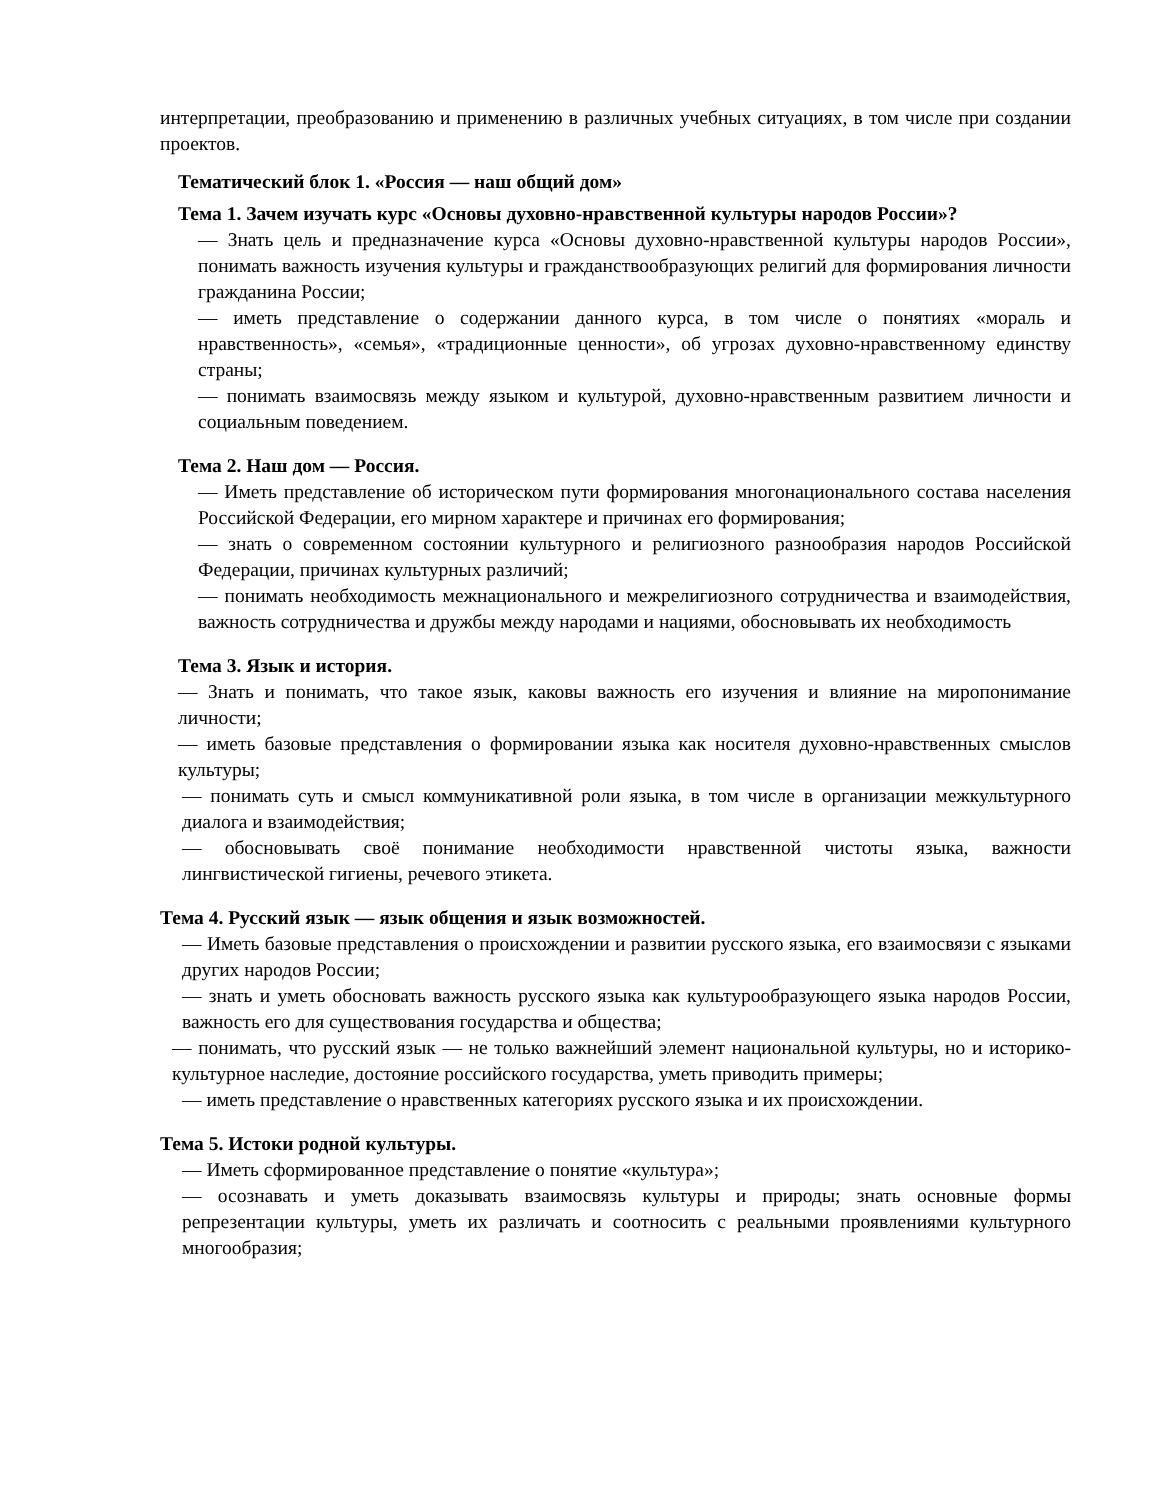интерпретации, преобразованию и применению в различных учебных ситуациях, в том числе при создании проектов.
Тематический блок 1. «Россия — наш общий дом»
Тема 1. Зачем изучать курс «Основы духовно-нравственной культуры народов России»?
— Знать цель и предназначение курса «Основы духовно-нравственной культуры народов России», понимать важность изучения культуры и гражданствообразующих религий для формирования личности гражданина России;
— иметь представление о содержании данного курса, в том числе о понятиях «мораль и нравственность», «семья», «традиционные ценности», об угрозах духовно-нравственному единству страны;
— понимать взаимосвязь между языком и культурой, духовно-нравственным развитием личности и социальным поведением.
Тема 2. Наш дом — Россия.
— Иметь представление об историческом пути формирования многонационального состава населения Российской Федерации, его мирном характере и причинах его формирования;
— знать о современном состоянии культурного и религиозного разнообразия народов Российской Федерации, причинах культурных различий;
— понимать необходимость межнационального и межрелигиозного сотрудничества и взаимодействия, важность сотрудничества и дружбы между народами и нациями, обосновывать их необходимость
Тема 3. Язык и история.
— Знать и понимать, что такое язык, каковы важность его изучения и влияние на миропонимание личности;
— иметь базовые представления о формировании языка как носителя духовно-нравственных смыслов культуры;
— понимать суть и смысл коммуникативной роли языка, в том числе в организации межкультурного диалога и взаимодействия;
— обосновывать своё понимание необходимости нравственной чистоты языка, важности лингвистической гигиены, речевого этикета.
Тема 4. Русский язык — язык общения и язык возможностей.
— Иметь базовые представления о происхождении и развитии русского языка, его взаимосвязи с языками других народов России;
— знать и уметь обосновать важность русского языка как культурообразующего языка народов России, важность его для существования государства и общества;
— понимать, что русский язык — не только важнейший элемент национальной культуры, но и историко-культурное наследие, достояние российского государства, уметь приводить примеры;
— иметь представление о нравственных категориях русского языка и их происхождении.
Тема 5. Истоки родной культуры.
— Иметь сформированное представление о понятие «культура»;
— осознавать и уметь доказывать взаимосвязь культуры и природы; знать основные формы репрезентации культуры, уметь их различать и соотносить с реальными проявлениями культурного многообразия;